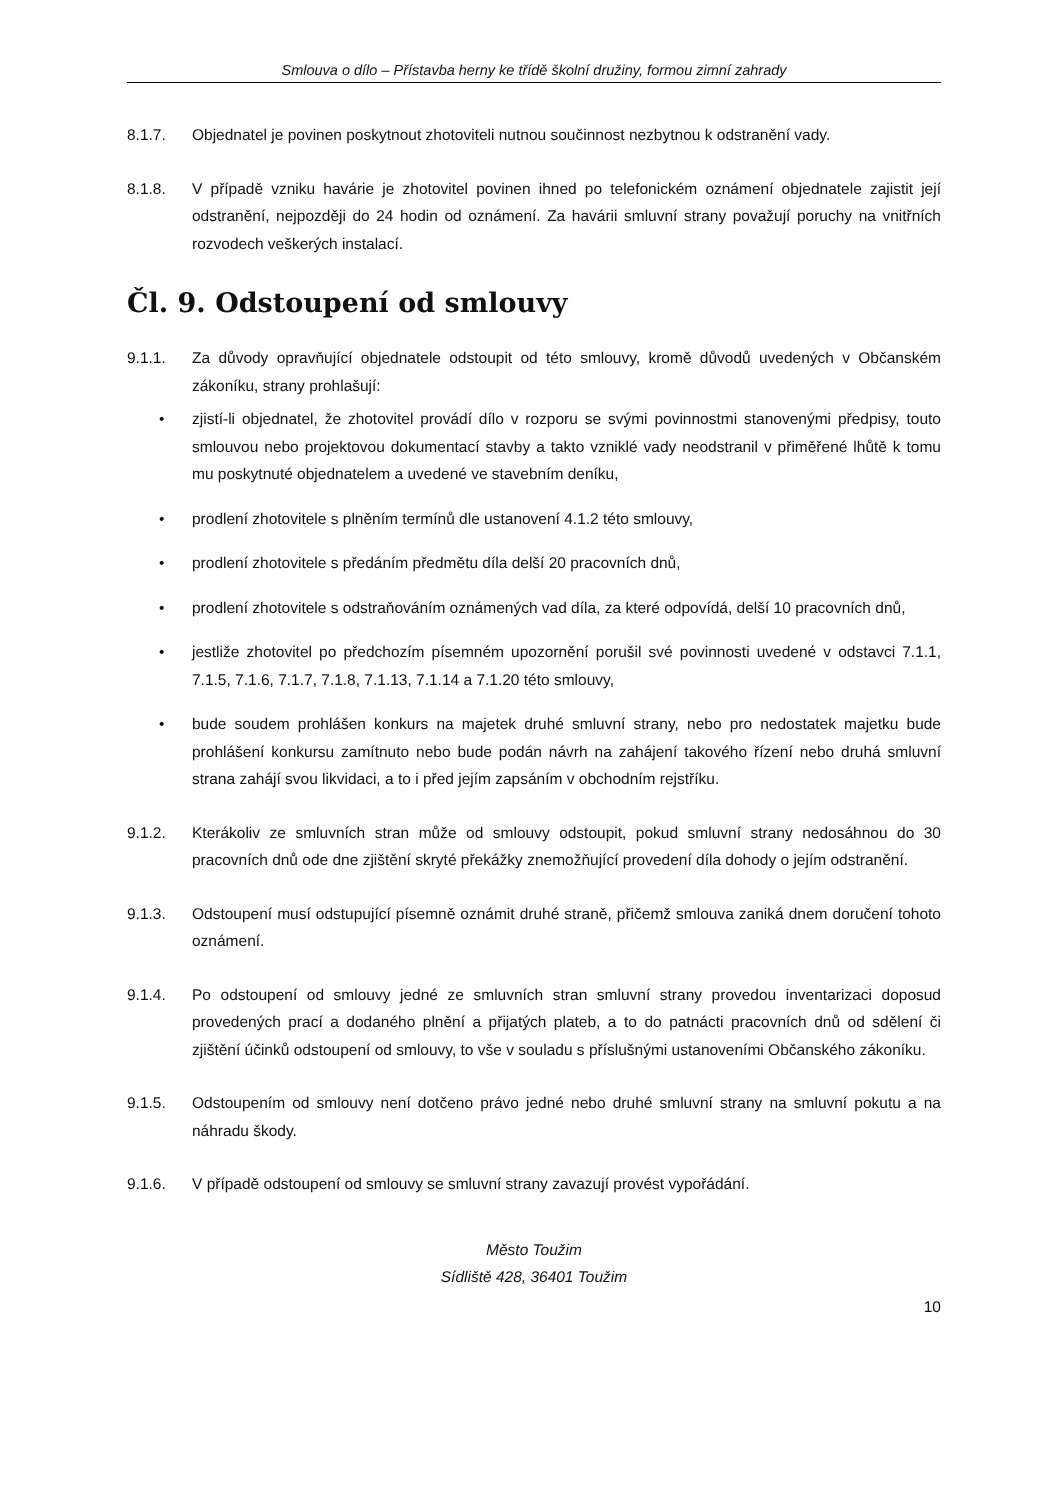Smlouva o dílo – Přístavba herny ke třídě školní družiny, formou zimní zahrady
8.1.7. Objednatel je povinen poskytnout zhotoviteli nutnou součinnost nezbytnou k odstranění vady.
8.1.8. V případě vzniku havárie je zhotovitel povinen ihned po telefonickém oznámení objednatele zajistit její odstranění, nejpozději do 24 hodin od oznámení. Za havárii smluvní strany považují poruchy na vnitřních rozvodech veškerých instalací.
Čl. 9. Odstoupení od smlouvy
9.1.1. Za důvody opravňující objednatele odstoupit od této smlouvy, kromě důvodů uvedených v Občanském zákoníku, strany prohlašují:
• zjistí-li objednatel, že zhotovitel provádí dílo v rozporu se svými povinnostmi stanovenými předpisy, touto smlouvou nebo projektovou dokumentací stavby a takto vzniklé vady neodstranil v přiměřené lhůtě k tomu mu poskytnuté objednatelem a uvedené ve stavebním deníku,
• prodlení zhotovitele s plněním termínů dle ustanovení 4.1.2 této smlouvy,
• prodlení zhotovitele s předáním předmětu díla delší 20 pracovních dnů,
• prodlení zhotovitele s odstraňováním oznámených vad díla, za které odpovídá, delší 10 pracovních dnů,
• jestliže zhotovitel po předchozím písemném upozornění porušil své povinnosti uvedené v odstavci 7.1.1, 7.1.5, 7.1.6, 7.1.7, 7.1.8, 7.1.13, 7.1.14 a 7.1.20 této smlouvy,
• bude soudem prohlášen konkurs na majetek druhé smluvní strany, nebo pro nedostatek majetku bude prohlášení konkursu zamítnuto nebo bude podán návrh na zahájení takového řízení nebo druhá smluvní strana zahájí svou likvidaci, a to i před jejím zapsáním v obchodním rejstříku.
9.1.2. Kterákoliv ze smluvních stran může od smlouvy odstoupit, pokud smluvní strany nedosáhnou do 30 pracovních dnů ode dne zjištění skryté překážky znemožňující provedení díla dohody o jejím odstranění.
9.1.3. Odstoupení musí odstupující písemně oznámit druhé straně, přičemž smlouva zaniká dnem doručení tohoto oznámení.
9.1.4. Po odstoupení od smlouvy jedné ze smluvních stran smluvní strany provedou inventarizaci doposud provedených prací a dodaného plnění a přijatých plateb, a to do patnácti pracovních dnů od sdělení či zjištění účinků odstoupení od smlouvy, to vše v souladu s příslušnými ustanoveními Občanského zákoníku.
9.1.5. Odstoupením od smlouvy není dotčeno právo jedné nebo druhé smluvní strany na smluvní pokutu a na náhradu škody.
9.1.6. V případě odstoupení od smlouvy se smluvní strany zavazují provést vypořádání.
Město Toužim
Sídliště 428, 36401 Toužim
10